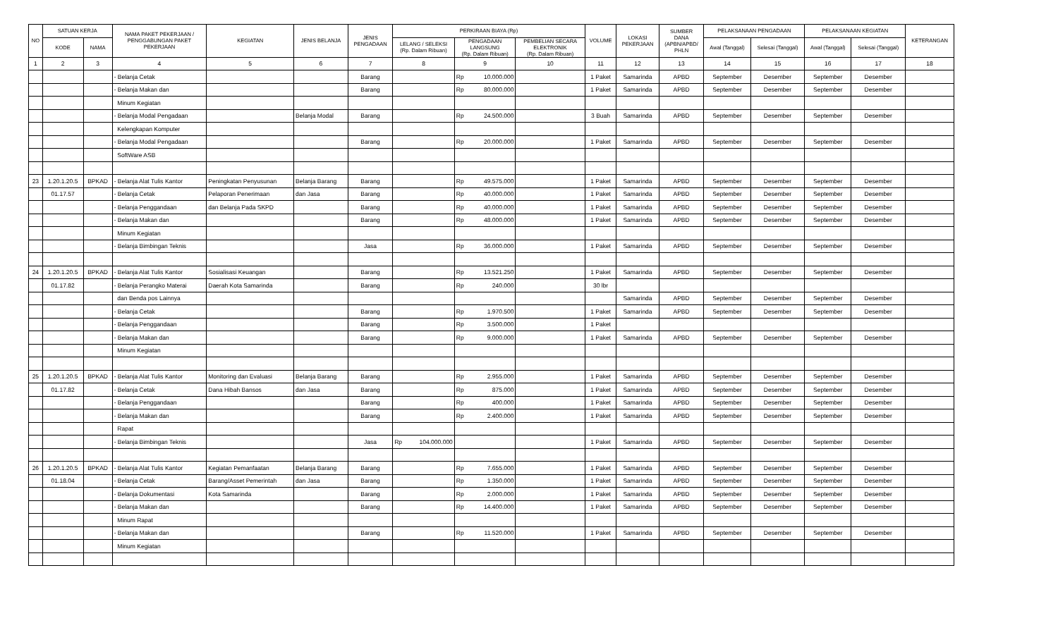| NO | SATUAN KERJA | | NAMA PAKET PEKERJAAN / PENGGABUNGAN PAKET PEKERJAAN | KEGIATAN | JENIS BELANJA | JENIS PENGADAAN | PERKIRAAN BIAYA (Rp) | | | VOLUME | LOKASI PEKERJAAN | SUMBER DANA (APBN/APBD/ PHLN | PELAKSANAAN PENGADAAN | | PELAKSANAAN KEGIATAN | | KETERANGAN |
| --- | --- | --- | --- | --- | --- | --- | --- | --- | --- | --- | --- | --- | --- | --- | --- | --- | --- |
| | KODE | NAMA | | | | | LELANG / SELEKSI (Rp. Dalam Ribuan) | PENGADAAN LANGSUNG (Rp. Dalam Ribuan) | PEMBELIAN SECARA ELEKTRONIK (Rp. Dalam Ribuan) | | | | Awal (Tanggal) | Selesai (Tanggal) | Awal (Tanggal) | Selesai (Tanggal) | |
| 1 | 2 | 3 | 4 | 5 | 6 | 7 | 8 | 9 | 10 | 11 | 12 | 13 | 14 | 15 | 16 | 17 | 18 |
| | | | - Belanja Cetak | | | Barang | | Rp 10.000.000 | | 1 Paket | Samarinda | APBD | September | Desember | September | Desember | |
| | | | - Belanja Makan dan | | | Barang | | Rp 80.000.000 | | 1 Paket | Samarinda | APBD | September | Desember | September | Desember | |
| | | | Minum Kegiatan | | | | | | | | | | | | | | |
| | | | - Belanja Modal Pengadaan | | Belanja Modal | Barang | | Rp 24.500.000 | | 3 Buah | Samarinda | APBD | September | Desember | September | Desember | |
| | | | Kelengkapan Komputer | | | | | | | | | | | | | | |
| | | | - Belanja Modal Pengadaan | | | Barang | | Rp 20.000.000 | | 1 Paket | Samarinda | APBD | September | Desember | September | Desember | |
| | | | SoftWare ASB | | | | | | | | | | | | | | |
| 23 | 1.20.1.20.5 | BPKAD | - Belanja Alat Tulis Kantor | Peningkatan Penyusunan | Belanja Barang | Barang | | Rp 49.575.000 | | 1 Paket | Samarinda | APBD | September | Desember | September | Desember | |
| | 01.17.57 | | - Belanja Cetak | Pelaporan Penerimaan | dan Jasa | Barang | | Rp 40.000.000 | | 1 Paket | Samarinda | APBD | September | Desember | September | Desember | |
| | | | - Belanja Penggandaan | dan Belanja Pada SKPD | | Barang | | Rp 40.000.000 | | 1 Paket | Samarinda | APBD | September | Desember | September | Desember | |
| | | | - Belanja Makan dan | | | Barang | | Rp 48.000.000 | | 1 Paket | Samarinda | APBD | September | Desember | September | Desember | |
| | | | Minum Kegiatan | | | | | | | | | | | | | | |
| | | | - Belanja Bimbingan Teknis | | | Jasa | | Rp 36.000.000 | | 1 Paket | Samarinda | APBD | September | Desember | September | Desember | |
| 24 | 1.20.1.20.5 | BPKAD | - Belanja Alat Tulis Kantor | Sosialisasi Keuangan | | Barang | | Rp 13.521.250 | | 1 Paket | Samarinda | APBD | September | Desember | September | Desember | |
| | 01.17.82 | | - Belanja Perangko Materai | Daerah Kota Samarinda | | Barang | | Rp 240.000 | | 30 lbr | | | | | | | |
| | | | dan Benda pos Lainnya | | | | | | | | Samarinda | APBD | September | Desember | September | Desember | |
| | | | - Belanja Cetak | | | Barang | | Rp 1.970.500 | | 1 Paket | Samarinda | APBD | September | Desember | September | Desember | |
| | | | - Belanja Penggandaan | | | Barang | | Rp 3.500.000 | | 1 Paket | | | | | | | |
| | | | - Belanja Makan dan | | | Barang | | Rp 9.000.000 | | 1 Paket | Samarinda | APBD | September | Desember | September | Desember | |
| | | | Minum Kegiatan | | | | | | | | | | | | | | |
| 25 | 1.20.1.20.5 | BPKAD | - Belanja Alat Tulis Kantor | Monitoring dan Evaluasi | Belanja Barang | Barang | | Rp 2.955.000 | | 1 Paket | Samarinda | APBD | September | Desember | September | Desember | |
| | 01.17.82 | | - Belanja Cetak | Dana Hibah Bansos | dan Jasa | Barang | | Rp 875.000 | | 1 Paket | Samarinda | APBD | September | Desember | September | Desember | |
| | | | - Belanja Penggandaan | | | Barang | | Rp 400.000 | | 1 Paket | Samarinda | APBD | September | Desember | September | Desember | |
| | | | - Belanja Makan dan | | | Barang | | Rp 2.400.000 | | 1 Paket | Samarinda | APBD | September | Desember | September | Desember | |
| | | | Rapat | | | | | | | | | | | | | | |
| | | | - Belanja Bimbingan Teknis | | | Jasa | Rp 104.000.000 | | | 1 Paket | Samarinda | APBD | September | Desember | September | Desember | |
| 26 | 1.20.1.20.5 | BPKAD | - Belanja Alat Tulis Kantor | Kegiatan Pemanfaatan | Belanja Barang | Barang | | Rp 7.655.000 | | 1 Paket | Samarinda | APBD | September | Desember | September | Desember | |
| | 01.18.04 | | - Belanja Cetak | Barang/Asset Pemerintah | dan Jasa | Barang | | Rp 1.350.000 | | 1 Paket | Samarinda | APBD | September | Desember | September | Desember | |
| | | | - Belanja Dokumentasi | Kota Samarinda | | Barang | | Rp 2.000.000 | | 1 Paket | Samarinda | APBD | September | Desember | September | Desember | |
| | | | - Belanja Makan dan | | | Barang | | Rp 14.400.000 | | 1 Paket | Samarinda | APBD | September | Desember | September | Desember | |
| | | | Minum Rapat | | | | | | | | | | | | | | |
| | | | - Belanja Makan dan | | | Barang | | Rp 11.520.000 | | 1 Paket | Samarinda | APBD | September | Desember | September | Desember | |
| | | | Minum Kegiatan | | | | | | | | | | | | | | |